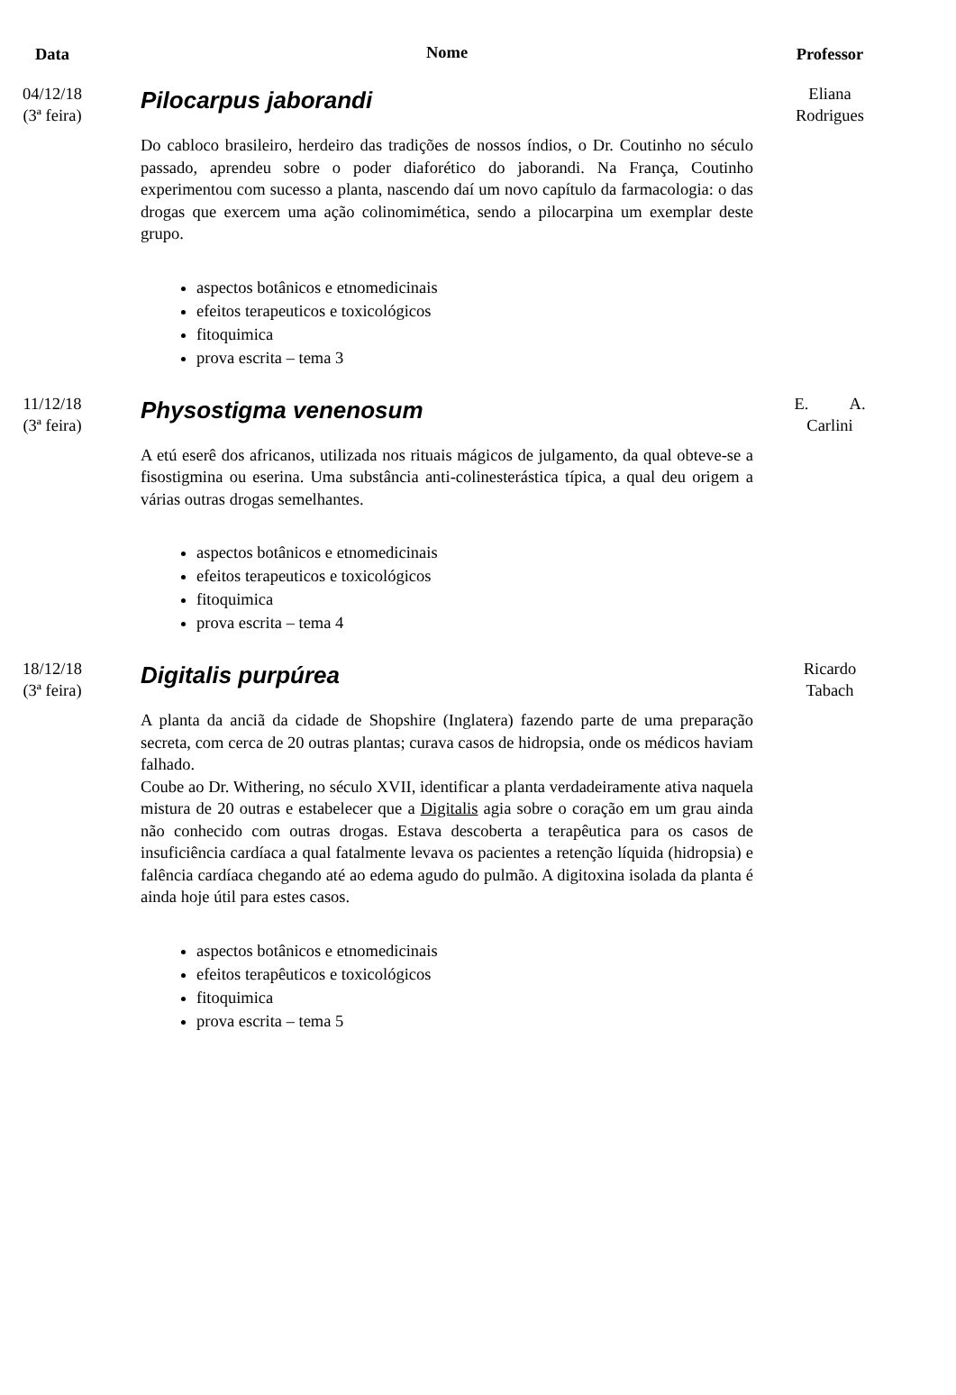| Data | Nome | Professor |
| --- | --- | --- |
| 04/12/18 (3ª feira) | Pilocarpus jaborandi Do cabloco brasileiro, herdeiro das tradições de nossos índios, o Dr. Coutinho no século passado, aprendeu sobre o poder diaforético do jaborandi. Na França, Coutinho experimentou com sucesso a planta, nascendo daí um novo capítulo da farmacologia: o das drogas que exercem uma ação colinomimética, sendo a pilocarpina um exemplar deste grupo. aspectos botânicos e etnomedicinais efeitos terapeuticos e toxicológicos fitoquimica prova escrita – tema 3 | Eliana Rodrigues |
| 11/12/18 (3ª feira) | Physostigma venenosum A etú eserê dos africanos, utilizada nos rituais mágicos de julgamento, da qual obteve-se a fisostigmina ou eserina. Uma substância anti-colinesterástica típica, a qual deu origem a várias outras drogas semelhantes. aspectos botânicos e etnomedicinais efeitos terapeuticos e toxicológicos fitoquimica prova escrita – tema 4 | E. A. Carlini |
| 18/12/18 (3ª feira) | Digitalis purpúrea A planta da anciã da cidade de Shopshire (Inglatera) fazendo parte de uma preparação secreta, com cerca de 20 outras plantas; curava casos de hidropsia, onde os médicos haviam falhado. Coube ao Dr. Withering, no século XVII, identificar a planta verdadeiramente ativa naquela mistura de 20 outras e estabelecer que a Digitalis agia sobre o coração em um grau ainda não conhecido com outras drogas. Estava descoberta a terapêutica para os casos de insuficiência cardíaca a qual fatalmente levava os pacientes a retenção líquida (hidropsia) e falência cardíaca chegando até ao edema agudo do pulmão. A digitoxina isolada da planta é ainda hoje útil para estes casos. aspectos botânicos e etnomedicinais efeitos terapêuticos e toxicológicos fitoquimica prova escrita – tema 5 | Ricardo Tabach |